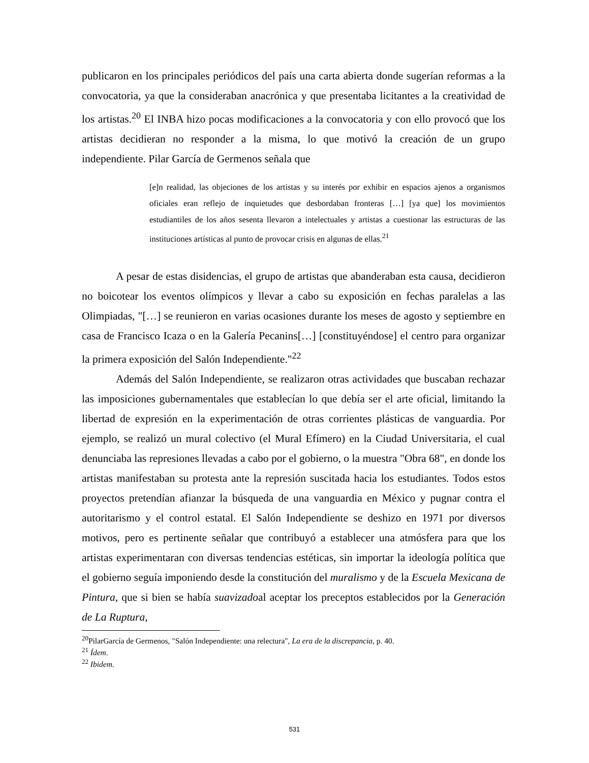publicaron en los principales periódicos del país una carta abierta donde sugerían reformas a la convocatoria, ya que la consideraban anacrónica y que presentaba licitantes a la creatividad de los artistas.<sup>20</sup> El INBA hizo pocas modificaciones a la convocatoria y con ello provocó que los artistas decidieran no responder a la misma, lo que motivó la creación de un grupo independiente. Pilar García de Germenos señala que
[e]n realidad, las objeciones de los artistas y su interés por exhibir en espacios ajenos a organismos oficiales eran reflejo de inquietudes que desbordaban fronteras […] [ya que] los movimientos estudiantiles de los años sesenta llevaron a intelectuales y artistas a cuestionar las estructuras de las instituciones artísticas al punto de provocar crisis en algunas de ellas.<sup>21</sup>
A pesar de estas disidencias, el grupo de artistas que abanderaban esta causa, decidieron no boicotear los eventos olímpicos y llevar a cabo su exposición en fechas paralelas a las Olimpiadas, "[…] se reunieron en varias ocasiones durante los meses de agosto y septiembre en casa de Francisco Icaza o en la Galería Pecanins[…] [constituyéndose] el centro para organizar la primera exposición del Salón Independiente."<sup>22</sup>
Además del Salón Independiente, se realizaron otras actividades que buscaban rechazar las imposiciones gubernamentales que establecían lo que debía ser el arte oficial, limitando la libertad de expresión en la experimentación de otras corrientes plásticas de vanguardia. Por ejemplo, se realizó un mural colectivo (el Mural Efímero) en la Ciudad Universitaria, el cual denunciaba las represiones llevadas a cabo por el gobierno, o la muestra "Obra 68", en donde los artistas manifestaban su protesta ante la represión suscitada hacia los estudiantes. Todos estos proyectos pretendían afianzar la búsqueda de una vanguardia en México y pugnar contra el autoritarismo y el control estatal. El Salón Independiente se deshizo en 1971 por diversos motivos, pero es pertinente señalar que contribuyó a establecer una atmósfera para que los artistas experimentaran con diversas tendencias estéticas, sin importar la ideología política que el gobierno seguía imponiendo desde la constitución del muralismo y de la Escuela Mexicana de Pintura, que si bien se había suavizadoal aceptar los preceptos establecidos por la Generación de La Ruptura,
<sup>20</sup> PilarGarcía de Germenos, "Salón Independiente: una relectura", La era de la discrepancia, p. 40.
<sup>21</sup> Ídem.
<sup>22</sup> Ibidem.
531